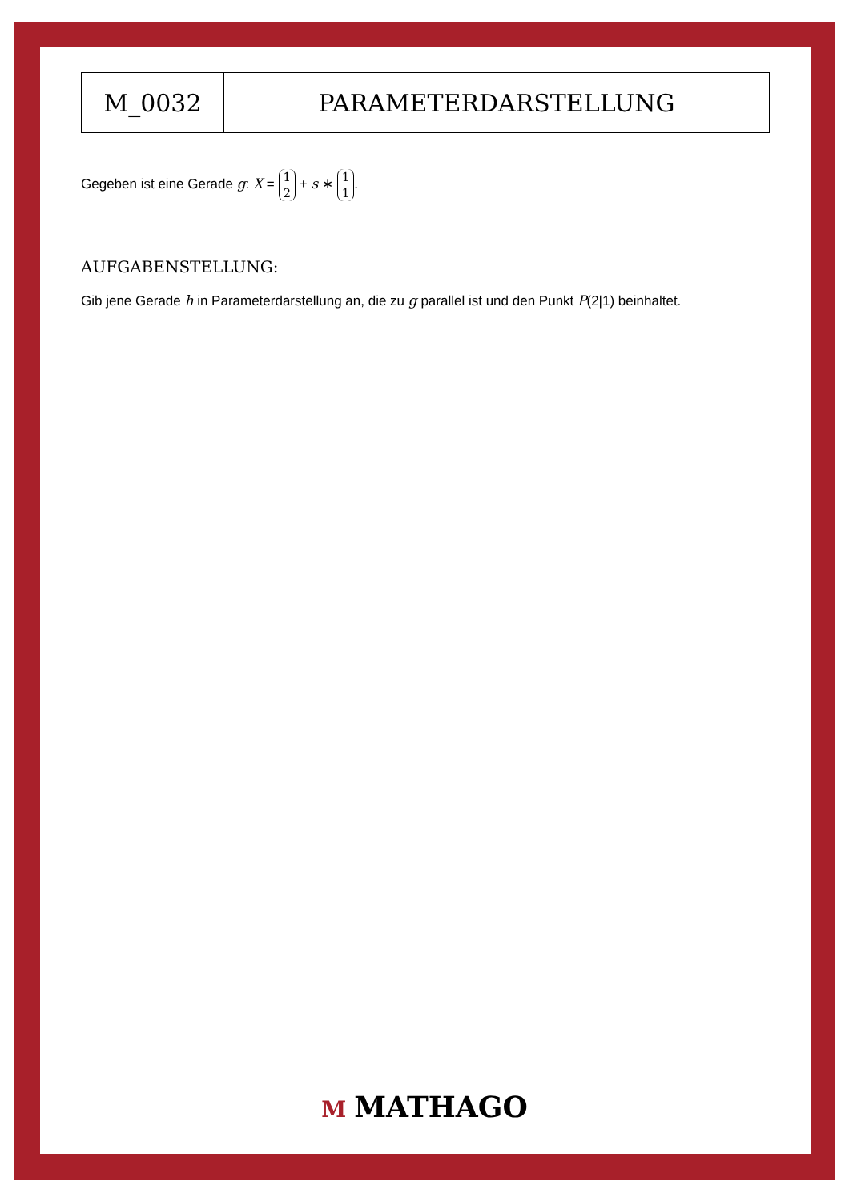| M_0032 | PARAMETERDARSTELLUNG |
Gegeben ist eine Gerade g: X = 1
2 + s ∗ 1
1.
AUFGABENSTELLUNG:
Gib jene Gerade h in Parameterdarstellung an, die zu g parallel ist und den Punkt P(2|1) beinhaltet.
M MATHAGO